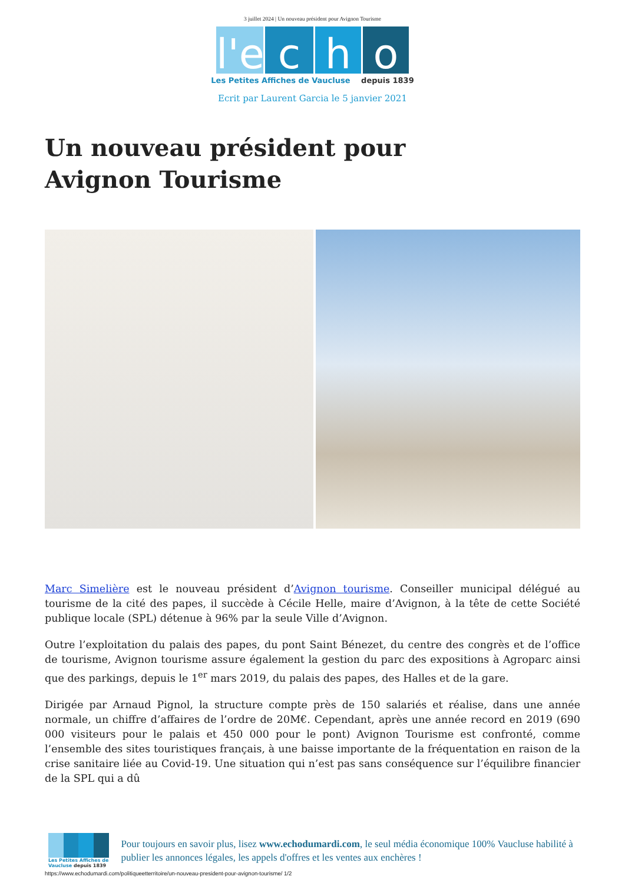3 juillet 2024 | Un nouveau président pour Avignon Tourisme
l'e c h o
Les Petites Affiches de Vaucluse depuis 1839
Ecrit par Laurent Garcia le 5 janvier 2021
Un nouveau président pour Avignon Tourisme
Marc Simelière est le nouveau président d’Avignon tourisme. Conseiller municipal délégué au tourisme de la cité des papes, il succède à Cécile Helle, maire d’Avignon, à la tête de cette Société publique locale (SPL) détenue à 96% par la seule Ville d’Avignon.
Outre l’exploitation du palais des papes, du pont Saint Bénezet, du centre des congrès et de l’office de tourisme, Avignon tourisme assure également la gestion du parc des expositions à Agroparc ainsi que des parkings, depuis le 1<sup>er</sup> mars 2019, du palais des papes, des Halles et de la gare.
Dirigée par Arnaud Pignol, la structure compte près de 150 salariés et réalise, dans une année normale, un chiffre d’affaires de l’ordre de 20M€. Cependant, après une année record en 2019 (690 000 visiteurs pour le palais et 450 000 pour le pont) Avignon Tourisme est confronté, comme l’ensemble des sites touristiques français, à une baisse importante de la fréquentation en raison de la crise sanitaire liée au Covid-19. Une situation qui n’est pas sans conséquence sur l’équilibre financier de la SPL qui a dû
Les Petites Affiches de Vaucluse depuis 1839
Pour toujours en savoir plus, lisez www.echodumardi.com, le seul média économique 100% Vaucluse habilité à publier les annonces légales, les appels d'offres et les ventes aux enchères !
https://www.echodumardi.com/politiqueetterritoire/un-nouveau-president-pour-avignon-tourisme/ 1/2